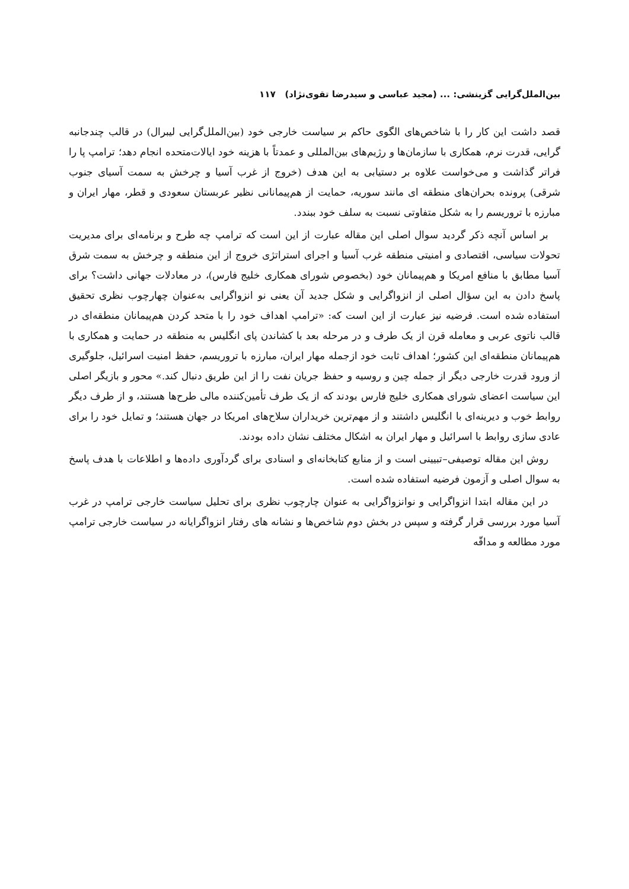بین‌الملل‌گرایی گزینشی: ... (مجید عباسی و سیدرضا تقوی‌نژاد) ۱۱۷
قصد داشت این کار را با شاخص‌های الگوی حاکم بر سیاست خارجی خود (بین‌الملل‌گرایی لیبرال) در قالب چندجانبه گرایی، قدرت نرم، همکاری با سازمان‌ها و رژیم‌های بین‌المللی و عمدتاً با هزینه خود ایالات‌متحده انجام دهد؛ ترامپ پا را فراتر گذاشت و می‌خواست علاوه بر دستیابی به این هدف (خروج از غرب آسیا و چرخش به سمت آسیای جنوب شرقی) پرونده بحران‌های منطقه ای مانند سوریه، حمایت از هم‌پیمانانی نظیر عربستان سعودی و قطر، مهار ایران و مبارزه با تروریسم را به شکل متفاوتی نسبت به سلف خود ببندد.
بر اساس آنچه ذکر گردید سوال اصلی این مقاله عبارت از این است که ترامپ چه طرح و برنامه‌ای برای مدیریت تحولات سیاسی، اقتصادی و امنیتی منطقه غرب آسیا و اجرای استراتژی خروج از این منطقه و چرخش به سمت شرق آسیا مطابق با منافع امریکا و هم‌پیمانان خود (بخصوص شورای همکاری خلیج فارس)، در معادلات جهانی داشت؟ برای پاسخ دادن به این سؤال اصلی از انزواگرایی و شکل جدید آن یعنی نو انزواگرایی به‌عنوان چهارچوب نظری تحقیق استفاده شده است. فرضیه نیز عبارت از این است که: «ترامپ اهداف خود را با متحد کردن هم‌پیمانان منطقه‌ای در قالب ناتوی عربی و معامله قرن از یک طرف و در مرحله بعد با کشاندن پای انگلیس به منطقه در حمایت و همکاری با هم‌پیمانان منطقه‌ای این کشور؛ اهداف ثابت خود ازجمله مهار ایران، مبارزه با تروریسم، حفظ امنیت اسرائیل، جلوگیری از ورود قدرت خارجی دیگر از جمله چین و روسیه و حفظ جریان نفت را از این طریق دنبال کند.» محور و بازیگر اصلی این سیاست اعضای شورای همکاری خلیج فارس بودند که از یک طرف تأمین‌کننده مالی طرح‌ها هستند، و از طرف دیگر روابط خوب و دیرینه‌ای با انگلیس داشتند و از مهم‌ترین خریداران سلاح‌های امریکا در جهان هستند؛ و تمایل خود را برای عادی سازی روابط با اسرائیل و مهار ایران به اشکال مختلف نشان داده بودند.
روش این مقاله توصیفی–تبیینی است و از منابع کتابخانه‌ای و اسنادی برای گردآوری داده‌ها و اطلاعات با هدف پاسخ به سوال اصلی و آزمون فرضیه استفاده شده است.
در این مقاله ابتدا انزواگرایی و نوانزواگرایی به عنوان چارچوب نظری برای تحلیل سیاست خارجی ترامپ در غرب آسیا مورد بررسی قرار گرفته و سپس در بخش دوم شاخص‌ها و نشانه های رفتار انزواگرایانه در سیاست خارجی ترامپ مورد مطالعه و مداقّه